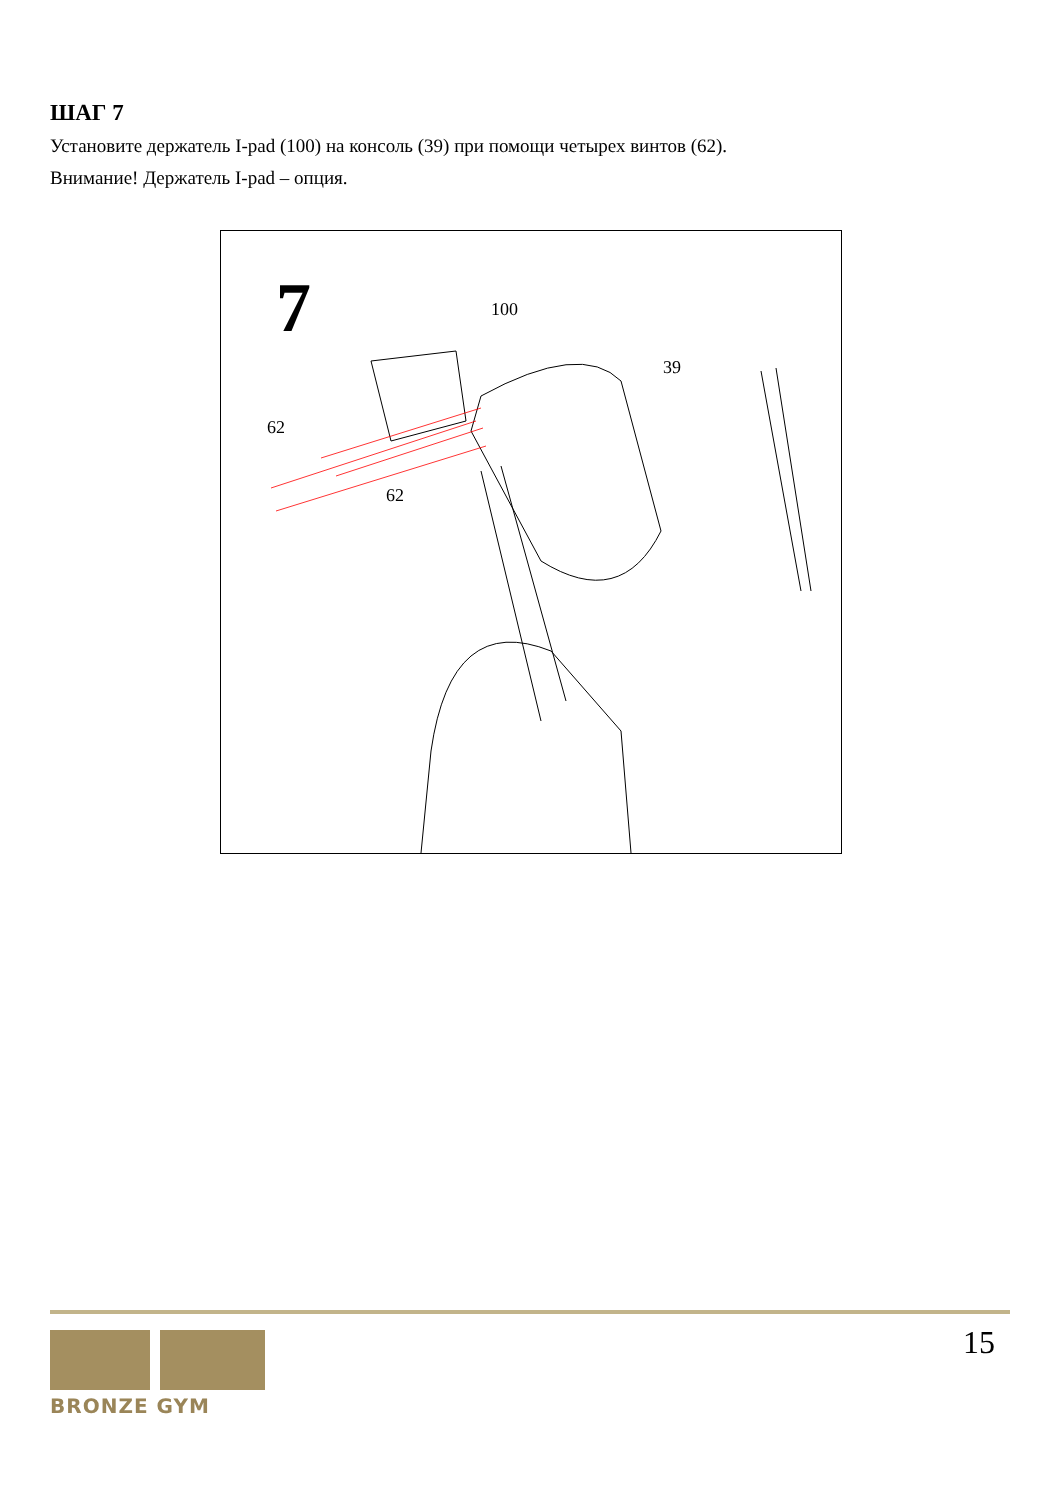ШАГ 7
Установите держатель I-pad (100) на консоль (39) при помощи четырех винтов (62).
Внимание! Держатель I-pad – опция.
7
100
39
62
62
BRONZE GYM
15